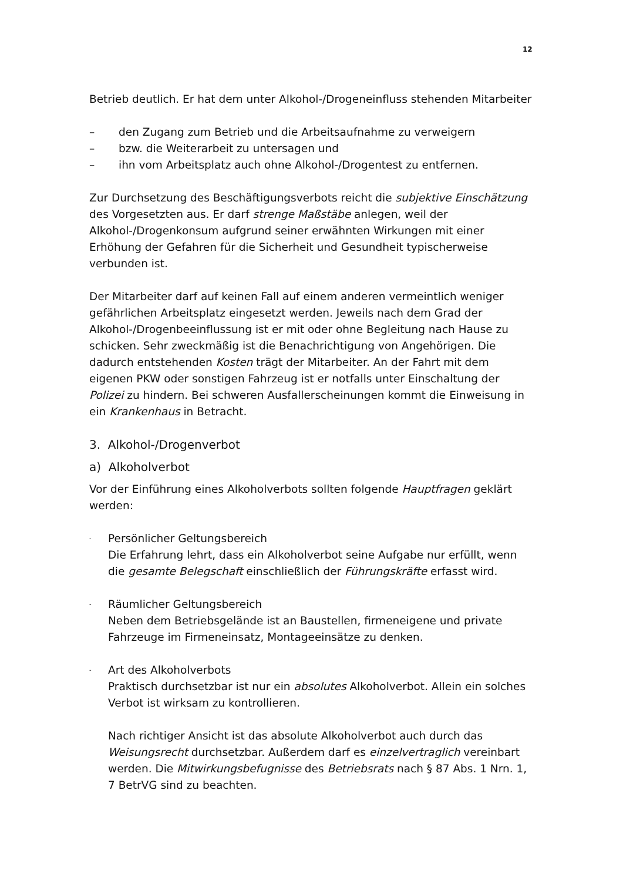12
Betrieb deutlich. Er hat dem unter Alkohol-/Drogeneinfluss stehenden Mitarbeiter
– den Zugang zum Betrieb und die Arbeitsaufnahme zu verweigern
– bzw. die Weiterarbeit zu untersagen und
– ihn vom Arbeitsplatz auch ohne Alkohol-/Drogentest zu entfernen.
Zur Durchsetzung des Beschäftigungsverbots reicht die subjektive Einschätzung des Vorgesetzten aus. Er darf strenge Maßstäbe anlegen, weil der Alkohol-/Drogenkonsum aufgrund seiner erwähnten Wirkungen mit einer Erhöhung der Gefahren für die Sicherheit und Gesundheit typischerweise verbunden ist.
Der Mitarbeiter darf auf keinen Fall auf einem anderen vermeintlich weniger gefährlichen Arbeitsplatz eingesetzt werden. Jeweils nach dem Grad der Alkohol-/Drogenbeeinflussung ist er mit oder ohne Begleitung nach Hause zu schicken. Sehr zweckmäßig ist die Benachrichtigung von Angehörigen. Die dadurch entstehenden Kosten trägt der Mitarbeiter. An der Fahrt mit dem eigenen PKW oder sonstigen Fahrzeug ist er notfalls unter Einschaltung der Polizei zu hindern. Bei schweren Ausfallerscheinungen kommt die Einweisung in ein Krankenhaus in Betracht.
3. Alkohol-/Drogenverbot
a) Alkoholverbot
Vor der Einführung eines Alkoholverbots sollten folgende Hauptfragen geklärt werden:
- Persönlicher Geltungsbereich
Die Erfahrung lehrt, dass ein Alkoholverbot seine Aufgabe nur erfüllt, wenn die gesamte Belegschaft einschließlich der Führungskräfte erfasst wird.
- Räumlicher Geltungsbereich
Neben dem Betriebsgelände ist an Baustellen, firmeneigene und private Fahrzeuge im Firmeneinsatz, Montageeinsätze zu denken.
- Art des Alkoholverbots
Praktisch durchsetzbar ist nur ein absolutes Alkoholverbot. Allein ein solches Verbot ist wirksam zu kontrollieren.
Nach richtiger Ansicht ist das absolute Alkoholverbot auch durch das Weisungsrecht durchsetzbar. Außerdem darf es einzelvertraglich vereinbart werden. Die Mitwirkungsbefugnisse des Betriebsrats nach § 87 Abs. 1 Nrn. 1, 7 BetrVG sind zu beachten.